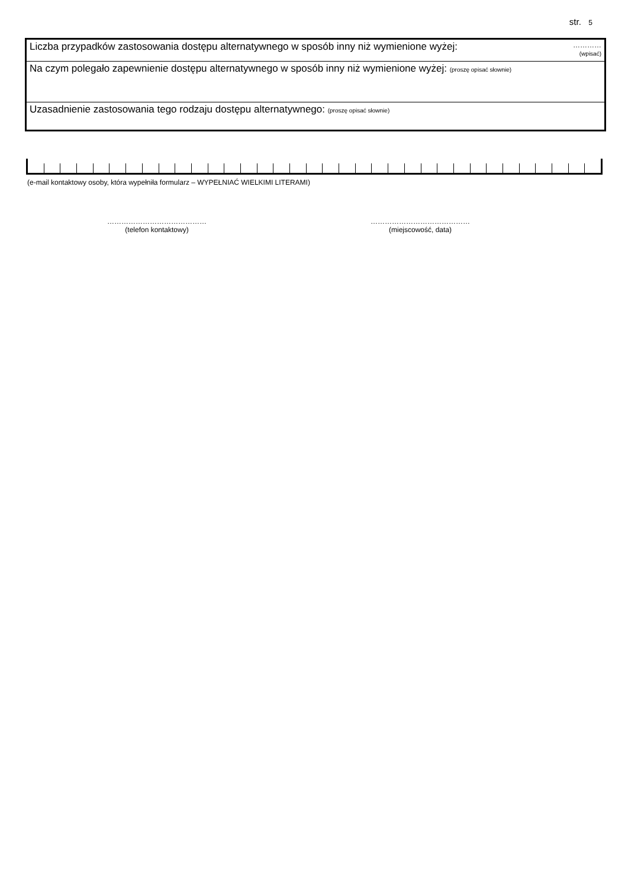str. 5
| Liczba przypadków zastosowania dostępu alternatywnego w sposób inny niż wymienione wyżej: | ………… (wpisać) |
| Na czym polegało zapewnienie dostępu alternatywnego w sposób inny niż wymienione wyżej: (proszę opisać słownie) | |
| Uzasadnienie zastosowania tego rodzaju dostępu alternatywnego: (proszę opisać słownie) | |
(e-mail kontaktowy osoby, która wypełniła formularz – WYPEŁNIAĆ WIELKIMI LITERAMI)
……………………………………
(telefon kontaktowy)
……………………………………
(miejscowość, data)